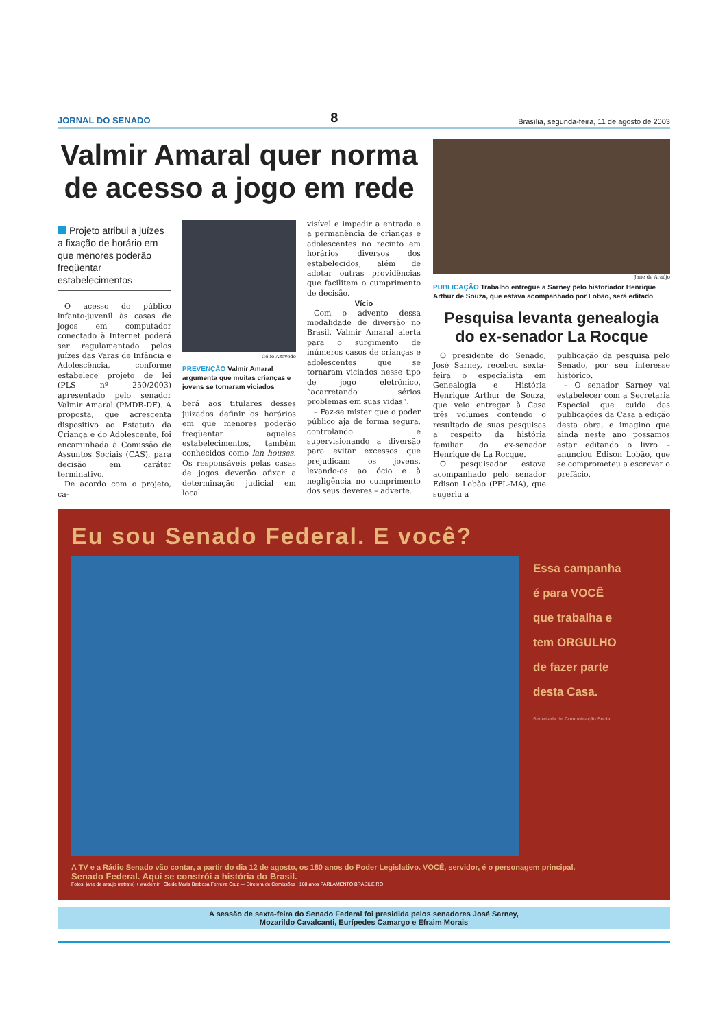JORNAL DO SENADO 8 Brasília, segunda-feira, 11 de agosto de 2003
Valmir Amaral quer norma de acesso a jogo em rede
Projeto atribui a juízes a fixação de horário em que menores poderão freqüentar estabelecimentos
O acesso do público infanto-juvenil às casas de jogos em computador conectado à Internet poderá ser regulamentado pelos juízes das Varas de Infância e Adolescência, conforme estabelece projeto de lei (PLS nº 250/2003) apresentado pelo senador Valmir Amaral (PMDB-DF). A proposta, que acrescenta dispositivo ao Estatuto da Criança e do Adolescente, foi encaminhada à Comissão de Assuntos Sociais (CAS), para decisão em caráter terminativo.
De acordo com o projeto, ca-
Célio Azevedo
PREVENÇÃO Valmir Amaral argumenta que muitas crianças e jovens se tornaram viciados
berá aos titulares desses juizados definir os horários em que menores poderão freqüentar aqueles estabelecimentos, também conhecidos como lan houses. Os responsáveis pelas casas de jogos deverão afixar a determinação judicial em local
visível e impedir a entrada e a permanência de crianças e adolescentes no recinto em horários diversos dos estabelecidos, além de adotar outras providências que facilitem o cumprimento de decisão.
Vício
Com o advento dessa modalidade de diversão no Brasil, Valmir Amaral alerta para o surgimento de inúmeros casos de crianças e adolescentes que se tornaram viciados nesse tipo de jogo eletrônico, “acarretando sérios problemas em suas vidas”.
– Faz-se mister que o poder público aja de forma segura, controlando e supervisionando a diversão para evitar excessos que prejudicam os jovens, levando-os ao ócio e à negligência no cumprimento dos seus deveres – adverte.
Jane de Araújo
PUBLICAÇÃO Trabalho entregue a Sarney pelo historiador Henrique Arthur de Souza, que estava acompanhado por Lobão, será editado
Pesquisa levanta genealogia do ex-senador La Rocque
O presidente do Senado, José Sarney, recebeu sexta-feira o especialista em Genealogia e História Henrique Arthur de Souza, que veio entregar à Casa três volumes contendo o resultado de suas pesquisas a respeito da história familiar do ex-senador Henrique de La Rocque.
O pesquisador estava acompanhado pelo senador Edison Lobão (PFL-MA), que sugeriu a
publicação da pesquisa pelo Senado, por seu interesse histórico.
– O senador Sarney vai estabelecer com a Secretaria Especial que cuida das publicações da Casa a edição desta obra, e imagino que ainda neste ano possamos estar editando o livro – anunciou Edison Lobão, que se comprometeu a escrever o prefácio.
Eu sou Senado Federal. E você?
Essa campanha
é para VOCÊ
que trabalha e
tem ORGULHO
de fazer parte
desta Casa.
Secretaria de Comunicação Social
A TV e a Rádio Senado vão contar, a partir do dia 12 de agosto, os 180 anos do Poder Legislativo. VOCÊ, servidor, é o personagem principal.
Senado Federal. Aqui se constrói a história do Brasil.
Fotos: jane de araujo (retrato) + waldemir Cleide Maria Barbosa Ferreira Cruz — Diretora de Comissões 180 anos PARLAMENTO BRASILEIRO
A sessão de sexta-feira do Senado Federal foi presidida pelos senadores José Sarney,
Mozarildo Cavalcanti, Eurípedes Camargo e Efraim Morais